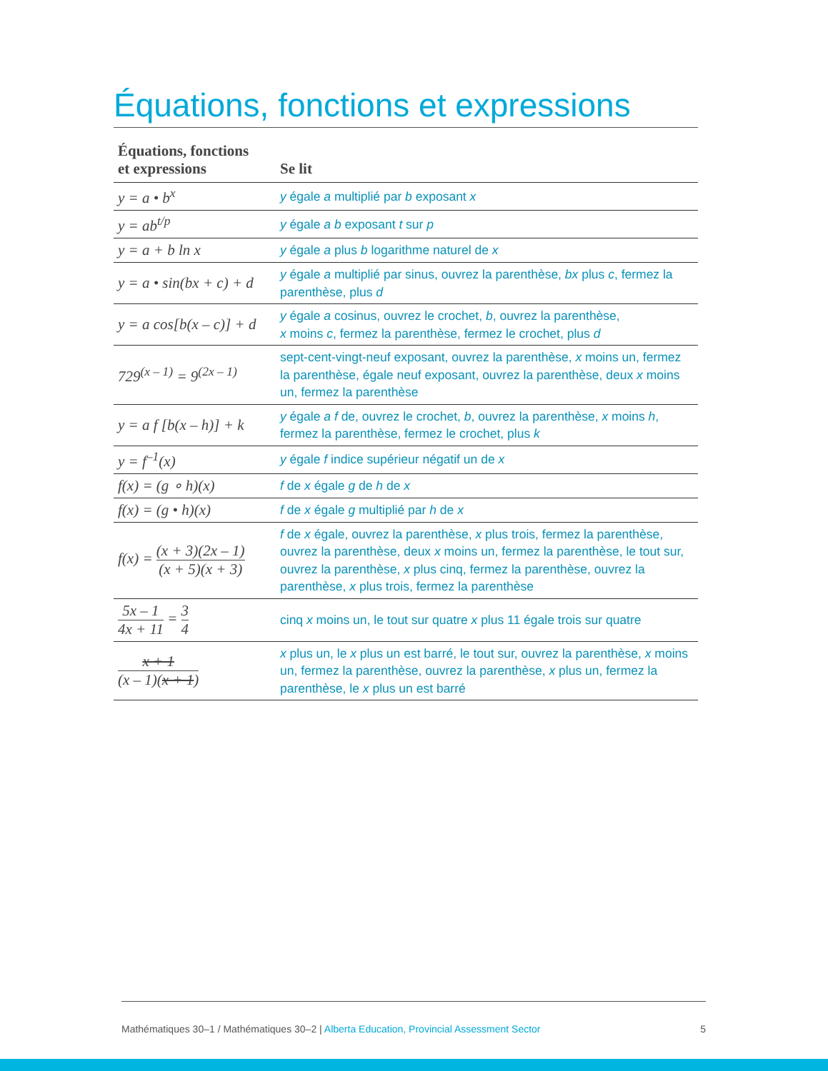Équations, fonctions et expressions
| Équations, fonctions et expressions | Se lit |
| --- | --- |
| y = a • b<sup>x</sup> | y égale a multiplié par b exposant x |
| y = ab<sup>t/p</sup> | y égale a b exposant t sur p |
| y = a + b ln x | y égale a plus b logarithme naturel de x |
| y = a • sin(bx + c) + d | y égale a multiplié par sinus, ouvrez la parenthèse, bx plus c , fermez la parenthèse, plus d |
| y = a cos[b(x – c)] + d | y égale a cosinus, ouvrez le crochet, b , ouvrez la parenthèse, x moins c , fermez la parenthèse, fermez le crochet, plus d |
| 729<sup>(x – 1)</sup> = 9<sup>(2x – 1)</sup> | sept-cent-vingt-neuf exposant, ouvrez la parenthèse, x moins un, fermez la parenthèse, égale neuf exposant, ouvrez la parenthèse, deux x moins un, fermez la parenthèse |
| y = a f [b(x – h)] + k | y égale a f de, ouvrez le crochet, b , ouvrez la parenthèse, x moins h , fermez la parenthèse, fermez le crochet, plus k |
| y = f<sup>–1</sup>(x) | y égale f indice supérieur négatif un de x |
| f(x) = (g ∘ h)(x) | f de x égale g de h de x |
| f(x) = (g • h)(x) | f de x égale g multiplié par h de x |
| f(x) = (x + 3)(2x – 1) (x + 5)(x + 3) | f de x égale, ouvrez la parenthèse, x plus trois, fermez la parenthèse, ouvrez la parenthèse, deux x moins un, fermez la parenthèse, le tout sur, ouvrez la parenthèse, x plus cinq, fermez la parenthèse, ouvrez la parenthèse, x plus trois, fermez la parenthèse |
| 5x – 1 4x + 11 = 3 4 | cinq x moins un, le tout sur quatre x plus 11 égale trois sur quatre |
| x + 1 (x – 1)( x + 1 ) | x plus un, le x plus un est barré, le tout sur, ouvrez la parenthèse, x moins un, fermez la parenthèse, ouvrez la parenthèse, x plus un, fermez la parenthèse, le x plus un est barré |
Mathématiques 30–1 / Mathématiques 30–2 | Alberta Education, Provincial Assessment Sector 5